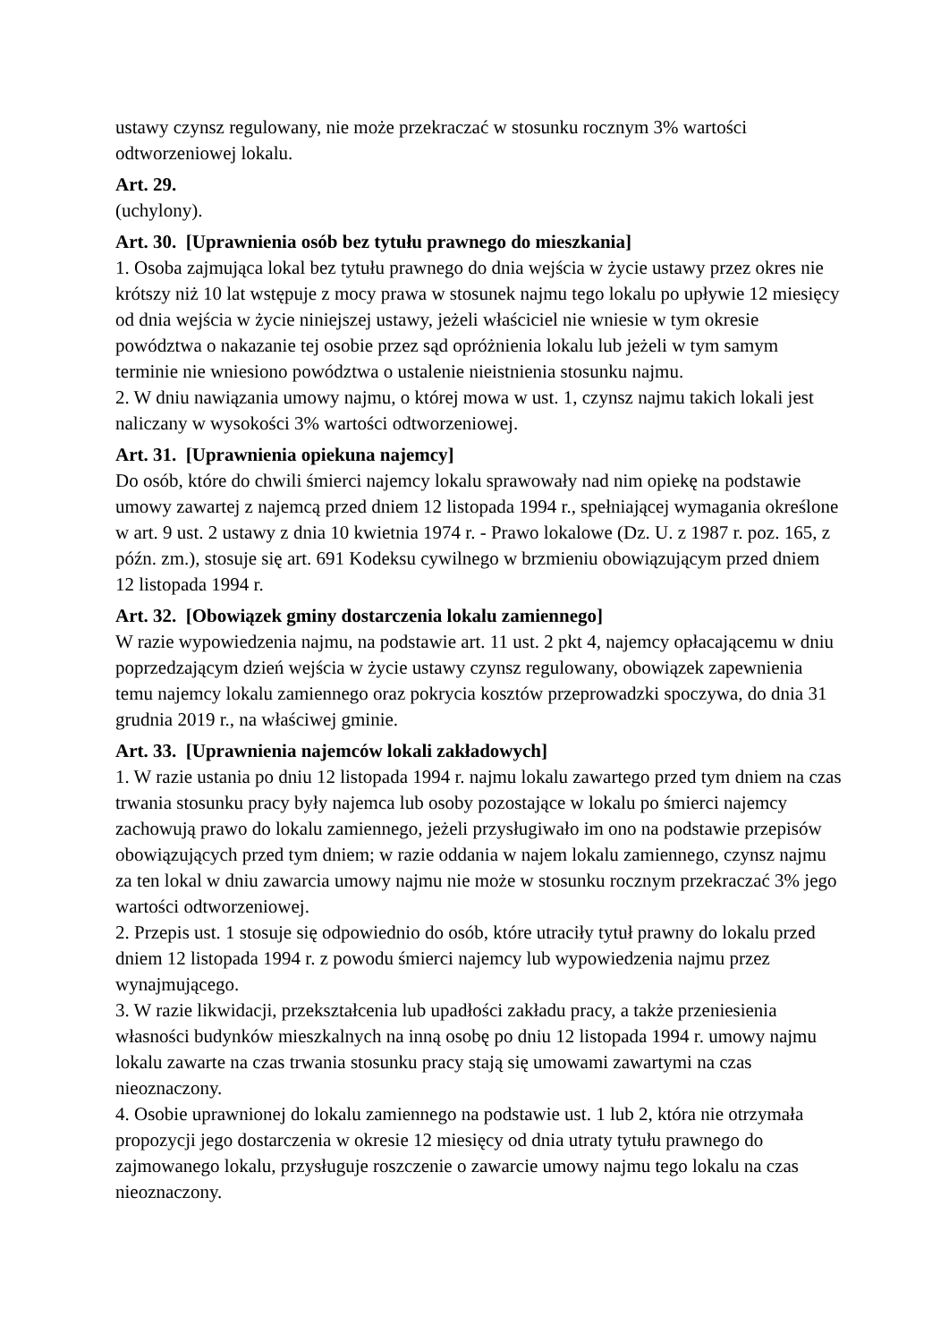ustawy czynsz regulowany, nie może przekraczać w stosunku rocznym 3% wartości odtworzeniowej lokalu.
Art. 29.
(uchylony).
Art. 30. [Uprawnienia osób bez tytułu prawnego do mieszkania]
1. Osoba zajmująca lokal bez tytułu prawnego do dnia wejścia w życie ustawy przez okres nie krótszy niż 10 lat wstępuje z mocy prawa w stosunek najmu tego lokalu po upływie 12 miesięcy od dnia wejścia w życie niniejszej ustawy, jeżeli właściciel nie wniesie w tym okresie powództwa o nakazanie tej osobie przez sąd opróżnienia lokalu lub jeżeli w tym samym terminie nie wniesiono powództwa o ustalenie nieistnienia stosunku najmu.
2. W dniu nawiązania umowy najmu, o której mowa w ust. 1, czynsz najmu takich lokali jest naliczany w wysokości 3% wartości odtworzeniowej.
Art. 31. [Uprawnienia opiekuna najemcy]
Do osób, które do chwili śmierci najemcy lokalu sprawowały nad nim opiekę na podstawie umowy zawartej z najemcą przed dniem 12 listopada 1994 r., spełniającej wymagania określone w art. 9 ust. 2 ustawy z dnia 10 kwietnia 1974 r. - Prawo lokalowe (Dz. U. z 1987 r. poz. 165, z późn. zm.), stosuje się art. 691 Kodeksu cywilnego w brzmieniu obowiązującym przed dniem 12 listopada 1994 r.
Art. 32. [Obowiązek gminy dostarczenia lokalu zamiennego]
W razie wypowiedzenia najmu, na podstawie art. 11 ust. 2 pkt 4, najemcy opłacającemu w dniu poprzedzającym dzień wejścia w życie ustawy czynsz regulowany, obowiązek zapewnienia temu najemcy lokalu zamiennego oraz pokrycia kosztów przeprowadzki spoczywa, do dnia 31 grudnia 2019 r., na właściwej gminie.
Art. 33. [Uprawnienia najemców lokali zakładowych]
1. W razie ustania po dniu 12 listopada 1994 r. najmu lokalu zawartego przed tym dniem na czas trwania stosunku pracy były najemca lub osoby pozostające w lokalu po śmierci najemcy zachowują prawo do lokalu zamiennego, jeżeli przysługiwało im ono na podstawie przepisów obowiązujących przed tym dniem; w razie oddania w najem lokalu zamiennego, czynsz najmu za ten lokal w dniu zawarcia umowy najmu nie może w stosunku rocznym przekraczać 3% jego wartości odtworzeniowej.
2. Przepis ust. 1 stosuje się odpowiednio do osób, które utraciły tytuł prawny do lokalu przed dniem 12 listopada 1994 r. z powodu śmierci najemcy lub wypowiedzenia najmu przez wynajmującego.
3. W razie likwidacji, przekształcenia lub upadłości zakładu pracy, a także przeniesienia własności budynków mieszkalnych na inną osobę po dniu 12 listopada 1994 r. umowy najmu lokalu zawarte na czas trwania stosunku pracy stają się umowami zawartymi na czas nieoznaczony.
4. Osobie uprawnionej do lokalu zamiennego na podstawie ust. 1 lub 2, która nie otrzymała propozycji jego dostarczenia w okresie 12 miesięcy od dnia utraty tytułu prawnego do zajmowanego lokalu, przysługuje roszczenie o zawarcie umowy najmu tego lokalu na czas nieoznaczony.